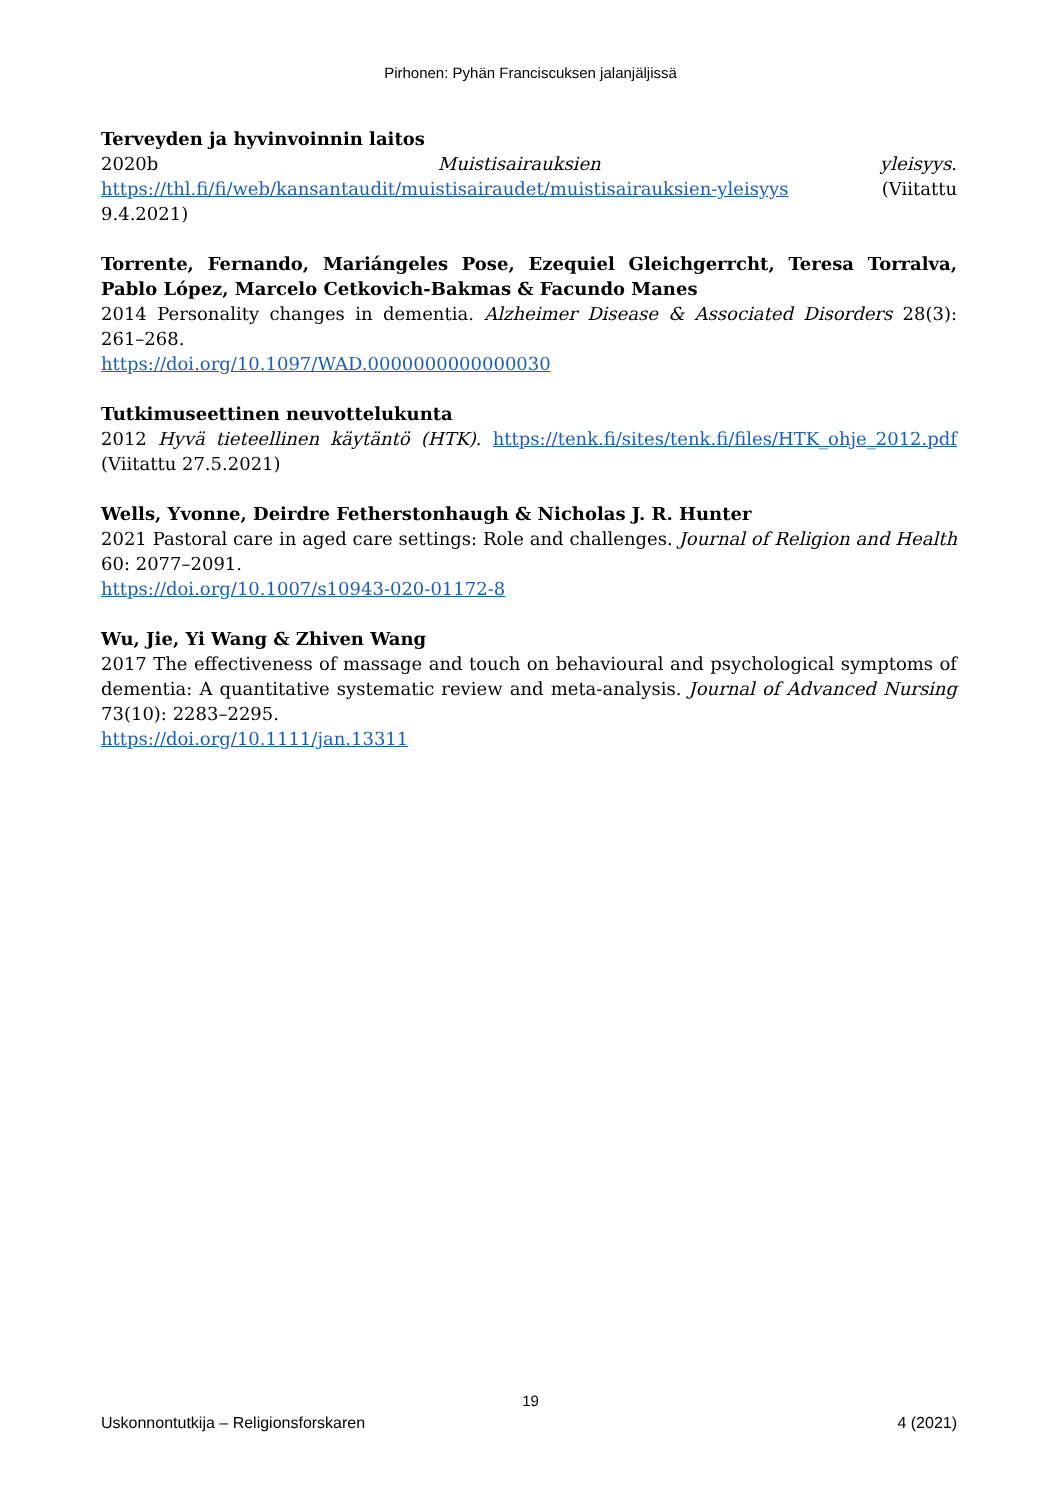Pirhonen: Pyhän Franciscuksen jalanjäljissä
Terveyden ja hyvinvoinnin laitos
2020b Muistisairauksien yleisyys. https://thl.fi/fi/web/kansantaudit/muistisairaudet/muistisairauksien-yleisyys (Viitattu 9.4.2021)
Torrente, Fernando, Mariángeles Pose, Ezequiel Gleichgerrcht, Teresa Torralva, Pablo López, Marcelo Cetkovich-Bakmas & Facundo Manes
2014 Personality changes in dementia. Alzheimer Disease & Associated Disorders 28(3): 261–268.
https://doi.org/10.1097/WAD.0000000000000030
Tutkimuseettinen neuvottelukunta
2012 Hyvä tieteellinen käytäntö (HTK). https://tenk.fi/sites/tenk.fi/files/HTK_ohje_2012.pdf (Viitattu 27.5.2021)
Wells, Yvonne, Deirdre Fetherstonhaugh & Nicholas J. R. Hunter
2021 Pastoral care in aged care settings: Role and challenges. Journal of Religion and Health 60: 2077–2091.
https://doi.org/10.1007/s10943-020-01172-8
Wu, Jie, Yi Wang & Zhiven Wang
2017 The effectiveness of massage and touch on behavioural and psychological symptoms of dementia: A quantitative systematic review and meta-analysis. Journal of Advanced Nursing 73(10): 2283–2295.
https://doi.org/10.1111/jan.13311
19
Uskonnontutkija – Religionsforskaren 4 (2021)